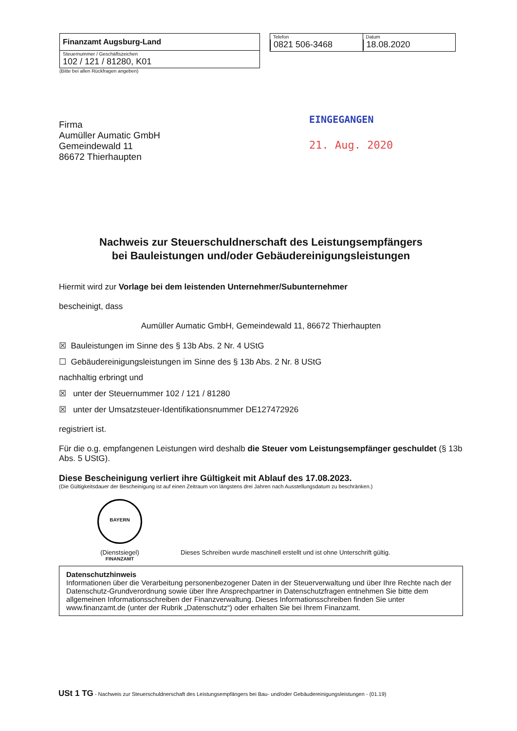Finanzamt Augsburg-Land
Steuernummer / Geschäftszeichen
102 / 121 / 81280, K01
(Bitte bei allen Rückfragen angeben)
Telefon
0821 506-3468
Datum
18.08.2020
EINGEGANGEN
21. Aug. 2020
Firma
Aumüller Aumatic GmbH
Gemeindewald 11
86672 Thierhaupten
Nachweis zur Steuerschuldnerschaft des Leistungsempfängers
bei Bauleistungen und/oder Gebäudereinigungsleistungen
Hiermit wird zur Vorlage bei dem leistenden Unternehmer/Subunternehmer
bescheinigt, dass
Aumüller Aumatic GmbH, Gemeindewald 11, 86672 Thierhaupten
☒ Bauleistungen im Sinne des § 13b Abs. 2 Nr. 4 UStG
☐ Gebäudereinigungsleistungen im Sinne des § 13b Abs. 2 Nr. 8 UStG
nachhaltig erbringt und
☒ unter der Steuernummer 102 / 121 / 81280
☒ unter der Umsatzsteuer-Identifikationsnummer DE127472926
registriert ist.
Für die o.g. empfangenen Leistungen wird deshalb die Steuer vom Leistungsempfänger geschuldet (§ 13b Abs. 5 UStG).
Diese Bescheinigung verliert ihre Gültigkeit mit Ablauf des 17.08.2023.
(Die Gültigkeitsdauer der Bescheinigung ist auf einen Zeitraum von längstens drei Jahren nach Ausstellungsdatum zu beschränken.)
BAYERN FINANZAMT
(Dienstsiegel)
Dieses Schreiben wurde maschinell erstellt und ist ohne Unterschrift gültig.
Datenschutzhinweis
Informationen über die Verarbeitung personenbezogener Daten in der Steuerverwaltung und über Ihre Rechte nach der Datenschutz-Grundverordnung sowie über Ihre Ansprechpartner in Datenschutzfragen entnehmen Sie bitte dem allgemeinen Informationsschreiben der Finanzverwaltung. Dieses Informationsschreiben finden Sie unter www.finanzamt.de (unter der Rubrik „Datenschutz“) oder erhalten Sie bei Ihrem Finanzamt.
USt 1 TG - Nachweis zur Steuerschuldnerschaft des Leistungsempfängers bei Bau- und/oder Gebäudereinigungsleistungen - (01.19)